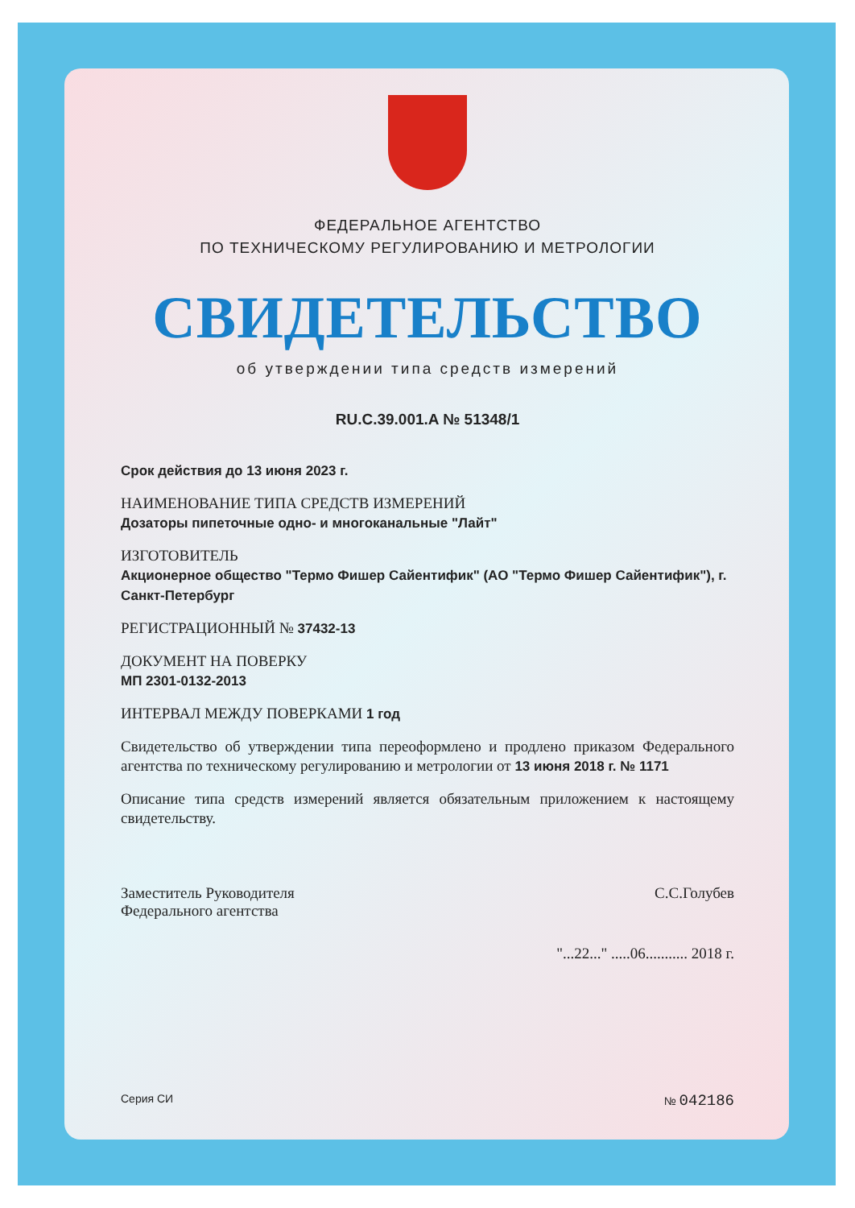ФЕДЕРАЛЬНОЕ АГЕНТСТВО
ПО ТЕХНИЧЕСКОМУ РЕГУЛИРОВАНИЮ И МЕТРОЛОГИИ
СВИДЕТЕЛЬСТВО
об утверждении типа средств измерений
RU.C.39.001.A № 51348/1
Срок действия до 13 июня 2023 г.
НАИМЕНОВАНИЕ ТИПА СРЕДСТВ ИЗМЕРЕНИЙ
Дозаторы пипеточные одно- и многоканальные "Лайт"
ИЗГОТОВИТЕЛЬ
Акционерное общество "Термо Фишер Сайентифик" (АО "Термо Фишер Сайентифик"), г. Санкт-Петербург
РЕГИСТРАЦИОННЫЙ № 37432-13
ДОКУМЕНТ НА ПОВЕРКУ
МП 2301-0132-2013
ИНТЕРВАЛ МЕЖДУ ПОВЕРКАМИ 1 год
Свидетельство об утверждении типа переоформлено и продлено приказом Федерального агентства по техническому регулированию и метрологии от 13 июня 2018 г. № 1171
Описание типа средств измерений является обязательным приложением к настоящему свидетельству.
Заместитель Руководителя
Федерального агентства
С.С.Голубев
"...22..." .....06........... 2018 г.
Серия СИ № 042186